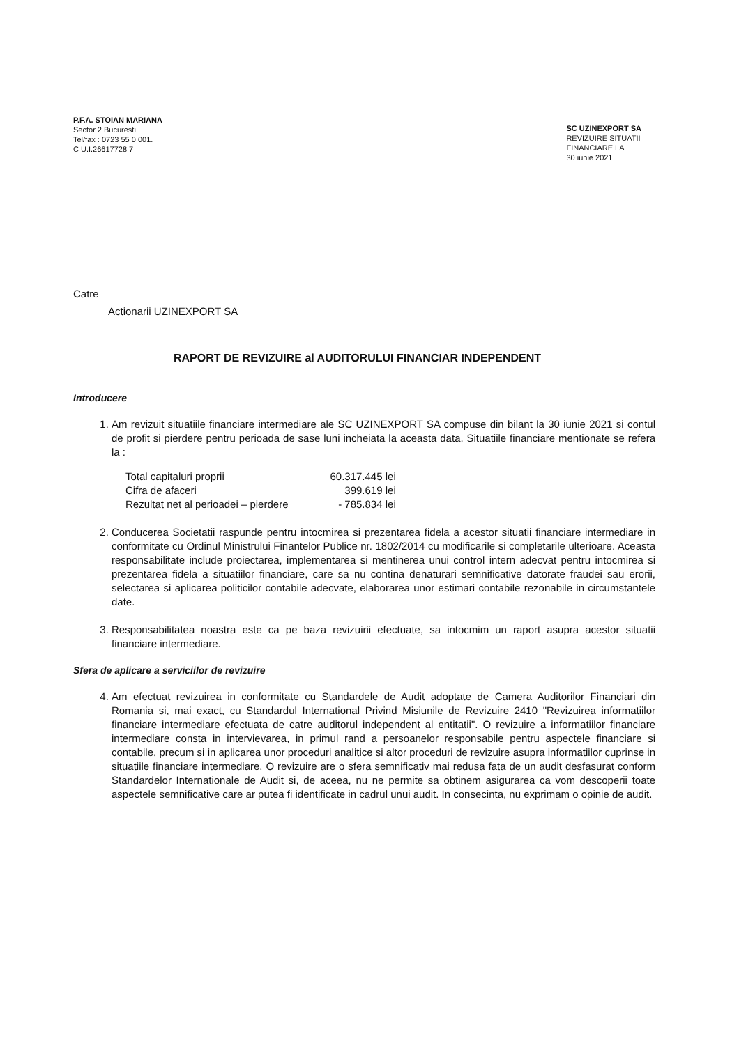P.F.A. STOIAN MARIANA
Sector 2 București
Tel/fax : 0723 55 0 001.
C U.I.26617728 7
SC UZINEXPORT SA
REVIZUIRE SITUATII
FINANCIARE LA
30 iunie 2021
Catre
Actionarii UZINEXPORT SA
RAPORT DE REVIZUIRE al AUDITORULUI FINANCIAR INDEPENDENT
Introducere
1. Am revizuit situatiile financiare intermediare ale SC UZINEXPORT SA compuse din bilant la 30 iunie 2021 si contul de profit si pierdere pentru perioada de sase luni incheiata la aceasta data. Situatiile financiare mentionate se refera la :
| Total capitaluri proprii | 60.317.445 lei |
| Cifra de afaceri | 399.619 lei |
| Rezultat net al perioadei – pierdere | - 785.834 lei |
2. Conducerea Societatii raspunde pentru intocmirea si prezentarea fidela a acestor situatii financiare intermediare in conformitate cu Ordinul Ministrului Finantelor Publice nr. 1802/2014 cu modificarile si completarile ulterioare. Aceasta responsabilitate include proiectarea, implementarea si mentinerea unui control intern adecvat pentru intocmirea si prezentarea fidela a situatiilor financiare, care sa nu contina denaturari semnificative datorate fraudei sau erorii, selectarea si aplicarea politicilor contabile adecvate, elaborarea unor estimari contabile rezonabile in circumstantele date.
3. Responsabilitatea noastra este ca pe baza revizuirii efectuate, sa intocmim un raport asupra acestor situatii financiare intermediare.
Sfera de aplicare a serviciilor de revizuire
4. Am efectuat revizuirea in conformitate cu Standardele de Audit adoptate de Camera Auditorilor Financiari din Romania si, mai exact, cu Standardul International Privind Misiunile de Revizuire 2410 "Revizuirea informatiilor financiare intermediare efectuata de catre auditorul independent al entitatii". O revizuire a informatiilor financiare intermediare consta in intervievarea, in primul rand a persoanelor responsabile pentru aspectele financiare si contabile, precum si in aplicarea unor proceduri analitice si altor proceduri de revizuire asupra informatiilor cuprinse in situatiile financiare intermediare. O revizuire are o sfera semnificativ mai redusa fata de un audit desfasurat conform Standardelor Internationale de Audit si, de aceea, nu ne permite sa obtinem asigurarea ca vom descoperii toate aspectele semnificative care ar putea fi identificate in cadrul unui audit. In consecinta, nu exprimam o opinie de audit.